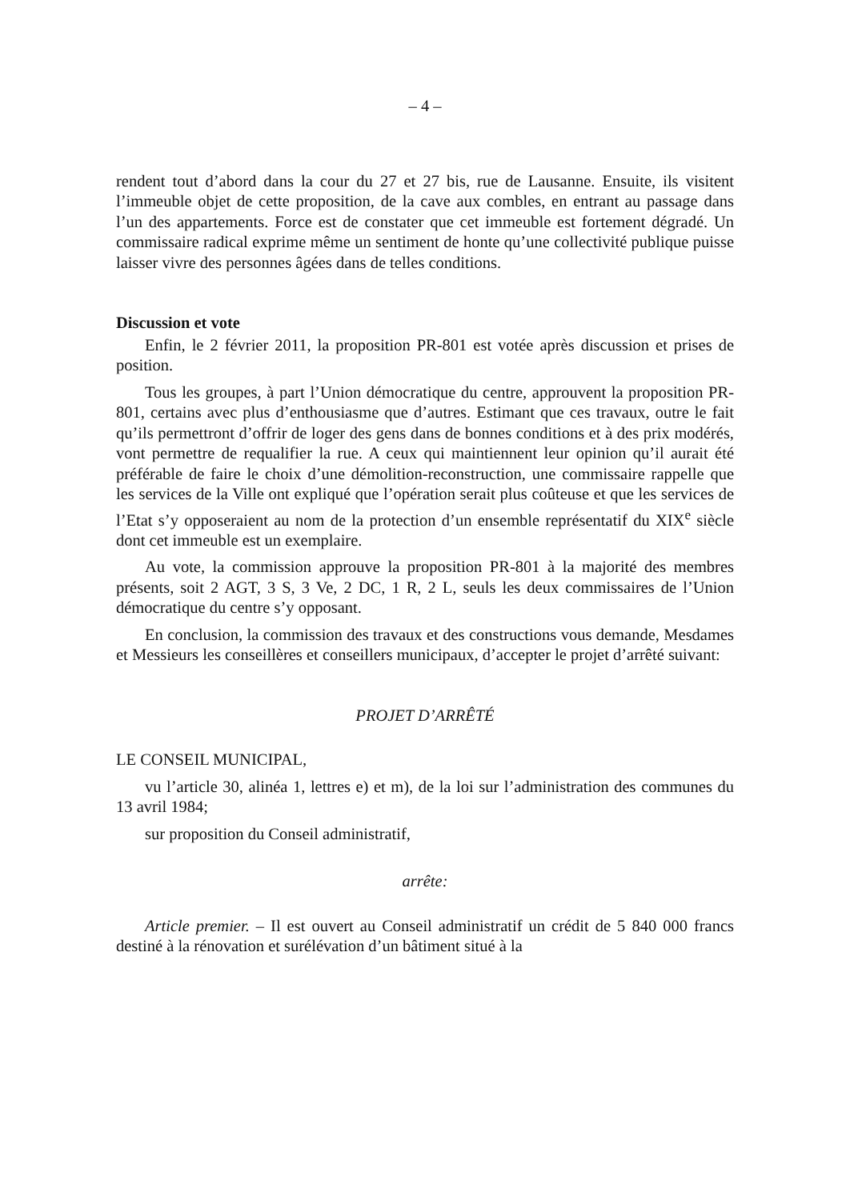– 4 –
rendent tout d’abord dans la cour du 27 et 27 bis, rue de Lausanne. Ensuite, ils visitent l’immeuble objet de cette proposition, de la cave aux combles, en entrant au passage dans l’un des appartements. Force est de constater que cet immeuble est fortement dégradé. Un commissaire radical exprime même un sentiment de honte qu’une collectivité publique puisse laisser vivre des personnes âgées dans de telles conditions.
Discussion et vote
Enfin, le 2 février 2011, la proposition PR-801 est votée après discussion et prises de position.
Tous les groupes, à part l’Union démocratique du centre, approuvent la proposition PR-801, certains avec plus d’enthousiasme que d’autres. Estimant que ces travaux, outre le fait qu’ils permettront d’offrir de loger des gens dans de bonnes conditions et à des prix modérés, vont permettre de requalifier la rue. A ceux qui maintiennent leur opinion qu’il aurait été préférable de faire le choix d’une démolition-reconstruction, une commissaire rappelle que les services de la Ville ont expliqué que l’opération serait plus coûteuse et que les services de l’Etat s’y opposeraient au nom de la protection d’un ensemble représentatif du XIX<sup>e</sup> siècle dont cet immeuble est un exemplaire.
Au vote, la commission approuve la proposition PR-801 à la majorité des membres présents, soit 2 AGT, 3 S, 3 Ve, 2 DC, 1 R, 2 L, seuls les deux commissaires de l’Union démocratique du centre s’y opposant.
En conclusion, la commission des travaux et des constructions vous demande, Mesdames et Messieurs les conseillères et conseillers municipaux, d’accepter le projet d’arrêté suivant:
PROJET D’ARRÊTÉ
LE CONSEIL MUNICIPAL,
vu l’article 30, alinéa 1, lettres e) et m), de la loi sur l’administration des communes du 13 avril 1984;
sur proposition du Conseil administratif,
arrête:
Article premier. – Il est ouvert au Conseil administratif un crédit de 5 840 000 francs destiné à la rénovation et surélévation d’un bâtiment situé à la